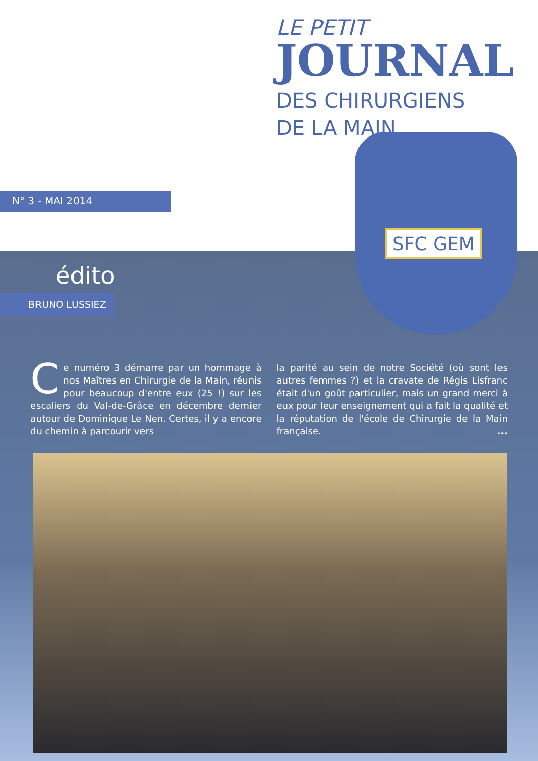LE PETIT
JOURNAL
DES CHIRURGIENS
DE LA MAIN
N° 3 - MAI 2014
SFC GEM
édito
BRUNO LUSSIEZ
Ce numéro 3 démarre par un hommage à nos Maîtres en Chirurgie de la Main, réunis pour beaucoup d'entre eux (25 !) sur les escaliers du Val-de-Grâce en décembre dernier autour de Dominique Le Nen. Certes, il y a encore du chemin à parcourir vers
la parité au sein de notre Société (où sont les autres femmes ?) et la cravate de Régis Lisfranc était d'un goût particulier, mais un grand merci à eux pour leur enseignement qui a fait la qualité et la réputation de l'école de Chirurgie de la Main française. ...